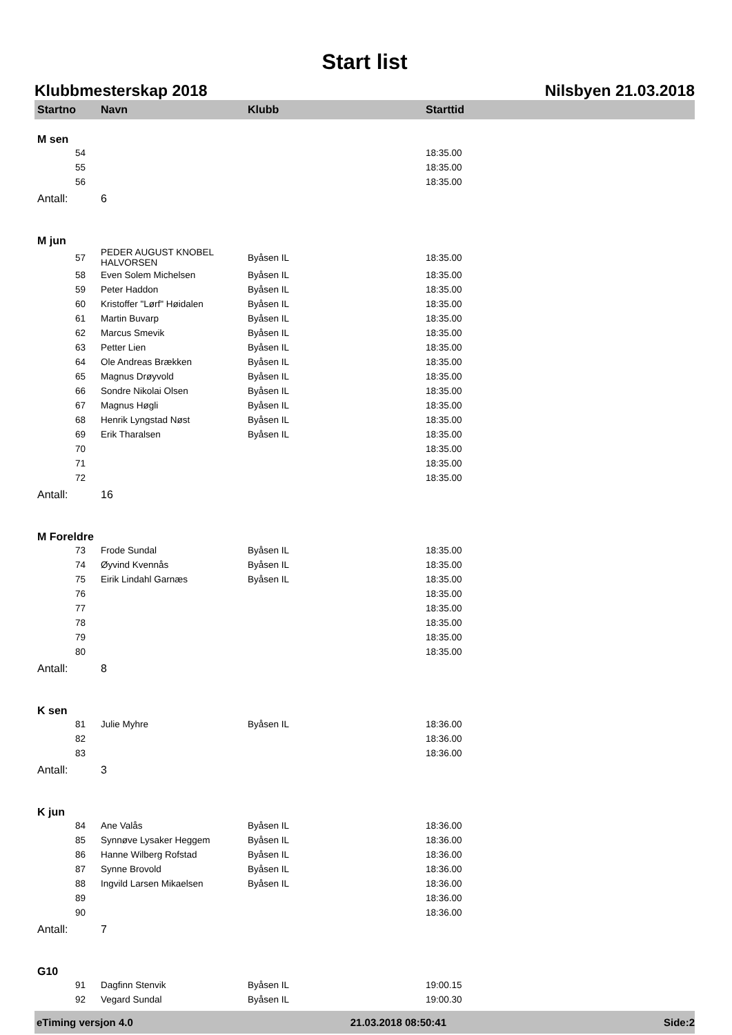Start list
Klubbmesterskap 2018 Nilsbyen 21.03.2018
| Startno | Navn | Klubb | Starttid |
| --- | --- | --- | --- |
| M sen | | | |
| 54 | | | 18:35.00 |
| 55 | | | 18:35.00 |
| 56 | | | 18:35.00 |
| Antall: | 6 | | |
| M jun | | | |
| 57 | PEDER AUGUST KNOBEL HALVORSEN | Byåsen IL | 18:35.00 |
| 58 | Even Solem Michelsen | Byåsen IL | 18:35.00 |
| 59 | Peter Haddon | Byåsen IL | 18:35.00 |
| 60 | Kristoffer "Lørf" Høidalen | Byåsen IL | 18:35.00 |
| 61 | Martin Buvarp | Byåsen IL | 18:35.00 |
| 62 | Marcus Smevik | Byåsen IL | 18:35.00 |
| 63 | Petter Lien | Byåsen IL | 18:35.00 |
| 64 | Ole Andreas Brækken | Byåsen IL | 18:35.00 |
| 65 | Magnus Drøyvold | Byåsen IL | 18:35.00 |
| 66 | Sondre Nikolai Olsen | Byåsen IL | 18:35.00 |
| 67 | Magnus Høgli | Byåsen IL | 18:35.00 |
| 68 | Henrik Lyngstad Nøst | Byåsen IL | 18:35.00 |
| 69 | Erik Tharalsen | Byåsen IL | 18:35.00 |
| 70 | | | 18:35.00 |
| 71 | | | 18:35.00 |
| 72 | | | 18:35.00 |
| Antall: | 16 | | |
| M Foreldre | | | |
| 73 | Frode Sundal | Byåsen IL | 18:35.00 |
| 74 | Øyvind Kvennås | Byåsen IL | 18:35.00 |
| 75 | Eirik Lindahl Garnæs | Byåsen IL | 18:35.00 |
| 76 | | | 18:35.00 |
| 77 | | | 18:35.00 |
| 78 | | | 18:35.00 |
| 79 | | | 18:35.00 |
| 80 | | | 18:35.00 |
| Antall: | 8 | | |
| K sen | | | |
| 81 | Julie Myhre | Byåsen IL | 18:36.00 |
| 82 | | | 18:36.00 |
| 83 | | | 18:36.00 |
| Antall: | 3 | | |
| K jun | | | |
| 84 | Ane Valås | Byåsen IL | 18:36.00 |
| 85 | Synnøve Lysaker Heggem | Byåsen IL | 18:36.00 |
| 86 | Hanne Wilberg Rofstad | Byåsen IL | 18:36.00 |
| 87 | Synne Brovold | Byåsen IL | 18:36.00 |
| 88 | Ingvild Larsen Mikaelsen | Byåsen IL | 18:36.00 |
| 89 | | | 18:36.00 |
| 90 | | | 18:36.00 |
| Antall: | 7 | | |
| G10 | | | |
| 91 | Dagfinn Stenvik | Byåsen IL | 19:00.15 |
| 92 | Vegard Sundal | Byåsen IL | 19:00.30 |
eTiming versjon 4.0 21.03.2018 08:50:41 Side:2